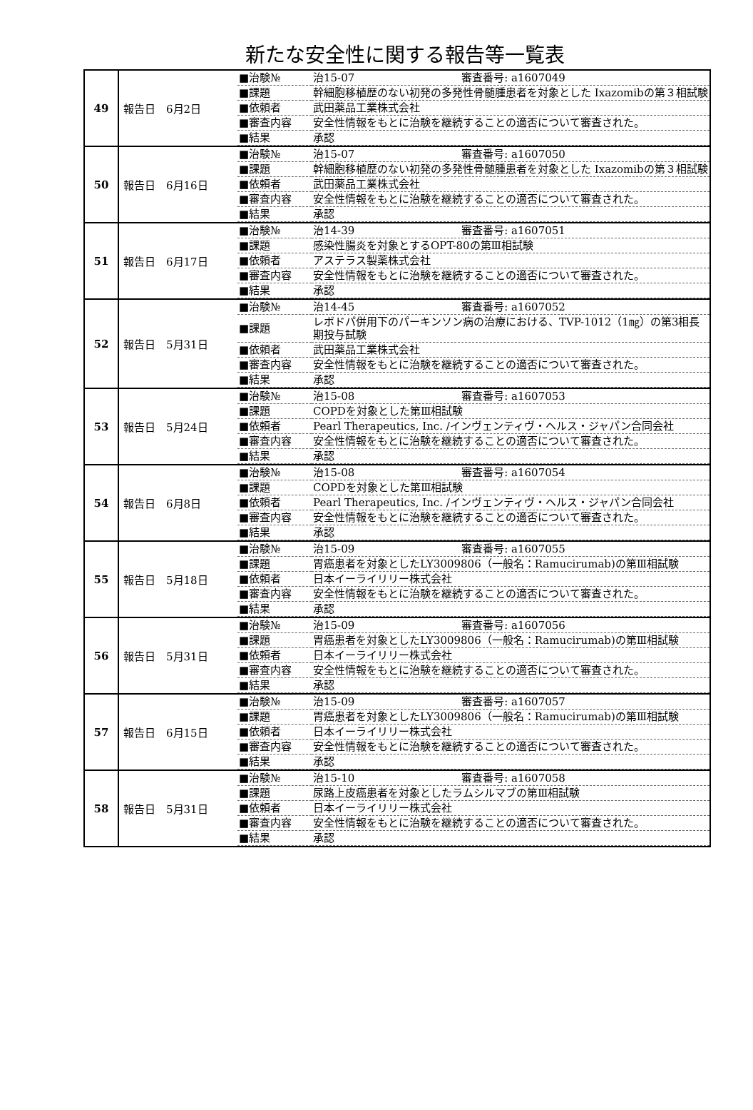新たな安全性に関する報告等一覧表
| 49 | 報告日 6月2日 | / ■治験№ / 治15-07 審査番号: a1607049 / / ■課題 / 幹細胞移植歴のない初発の多発性骨髄腫患者を対象とした Ixazomibの第３相試験 / / ■依頼者 / 武田薬品工業株式会社 / / ■審査内容 / 安全性情報をもとに治験を継続することの適否について審査された。 / / ■結果 / 承認 / |
| 50 | 報告日 6月16日 | / ■治験№ / 治15-07 審査番号: a1607050 / / ■課題 / 幹細胞移植歴のない初発の多発性骨髄腫患者を対象とした Ixazomibの第３相試験 / / ■依頼者 / 武田薬品工業株式会社 / / ■審査内容 / 安全性情報をもとに治験を継続することの適否について審査された。 / / ■結果 / 承認 / |
| 51 | 報告日 6月17日 | / ■治験№ / 治14-39 審査番号: a1607051 / / ■課題 / 感染性腸炎を対象とするOPT-80の第Ⅲ相試験 / / ■依頼者 / アステラス製薬株式会社 / / ■審査内容 / 安全性情報をもとに治験を継続することの適否について審査された。 / / ■結果 / 承認 / |
| 52 | 報告日 5月31日 | / ■治験№ / 治14-45 審査番号: a1607052 / / ■課題 / レボドパ併用下のパーキンソン病の治療における、TVP-1012（1㎎）の第3相長期投与試験 / / ■依頼者 / 武田薬品工業株式会社 / / ■審査内容 / 安全性情報をもとに治験を継続することの適否について審査された。 / / ■結果 / 承認 / |
| 53 | 報告日 5月24日 | / ■治験№ / 治15-08 審査番号: a1607053 / / ■課題 / COPDを対象とした第Ⅲ相試験 / / ■依頼者 / Pearl Therapeutics, Inc. /インヴェンティヴ・ヘルス・ジャパン合同会社 / / ■審査内容 / 安全性情報をもとに治験を継続することの適否について審査された。 / / ■結果 / 承認 / |
| 54 | 報告日 6月8日 | / ■治験№ / 治15-08 審査番号: a1607054 / / ■課題 / COPDを対象とした第Ⅲ相試験 / / ■依頼者 / Pearl Therapeutics, Inc. /インヴェンティヴ・ヘルス・ジャパン合同会社 / / ■審査内容 / 安全性情報をもとに治験を継続することの適否について審査された。 / / ■結果 / 承認 / |
| 55 | 報告日 5月18日 | / ■治験№ / 治15-09 審査番号: a1607055 / / ■課題 / 胃癌患者を対象としたLY3009806（一般名：Ramucirumab)の第Ⅲ相試験 / / ■依頼者 / 日本イーライリリー株式会社 / / ■審査内容 / 安全性情報をもとに治験を継続することの適否について審査された。 / / ■結果 / 承認 / |
| 56 | 報告日 5月31日 | / ■治験№ / 治15-09 審査番号: a1607056 / / ■課題 / 胃癌患者を対象としたLY3009806（一般名：Ramucirumab)の第Ⅲ相試験 / / ■依頼者 / 日本イーライリリー株式会社 / / ■審査内容 / 安全性情報をもとに治験を継続することの適否について審査された。 / / ■結果 / 承認 / |
| 57 | 報告日 6月15日 | / ■治験№ / 治15-09 審査番号: a1607057 / / ■課題 / 胃癌患者を対象としたLY3009806（一般名：Ramucirumab)の第Ⅲ相試験 / / ■依頼者 / 日本イーライリリー株式会社 / / ■審査内容 / 安全性情報をもとに治験を継続することの適否について審査された。 / / ■結果 / 承認 / |
| 58 | 報告日 5月31日 | / ■治験№ / 治15-10 審査番号: a1607058 / / ■課題 / 尿路上皮癌患者を対象としたラムシルマブの第Ⅲ相試験 / / ■依頼者 / 日本イーライリリー株式会社 / / ■審査内容 / 安全性情報をもとに治験を継続することの適否について審査された。 / / ■結果 / 承認 / |